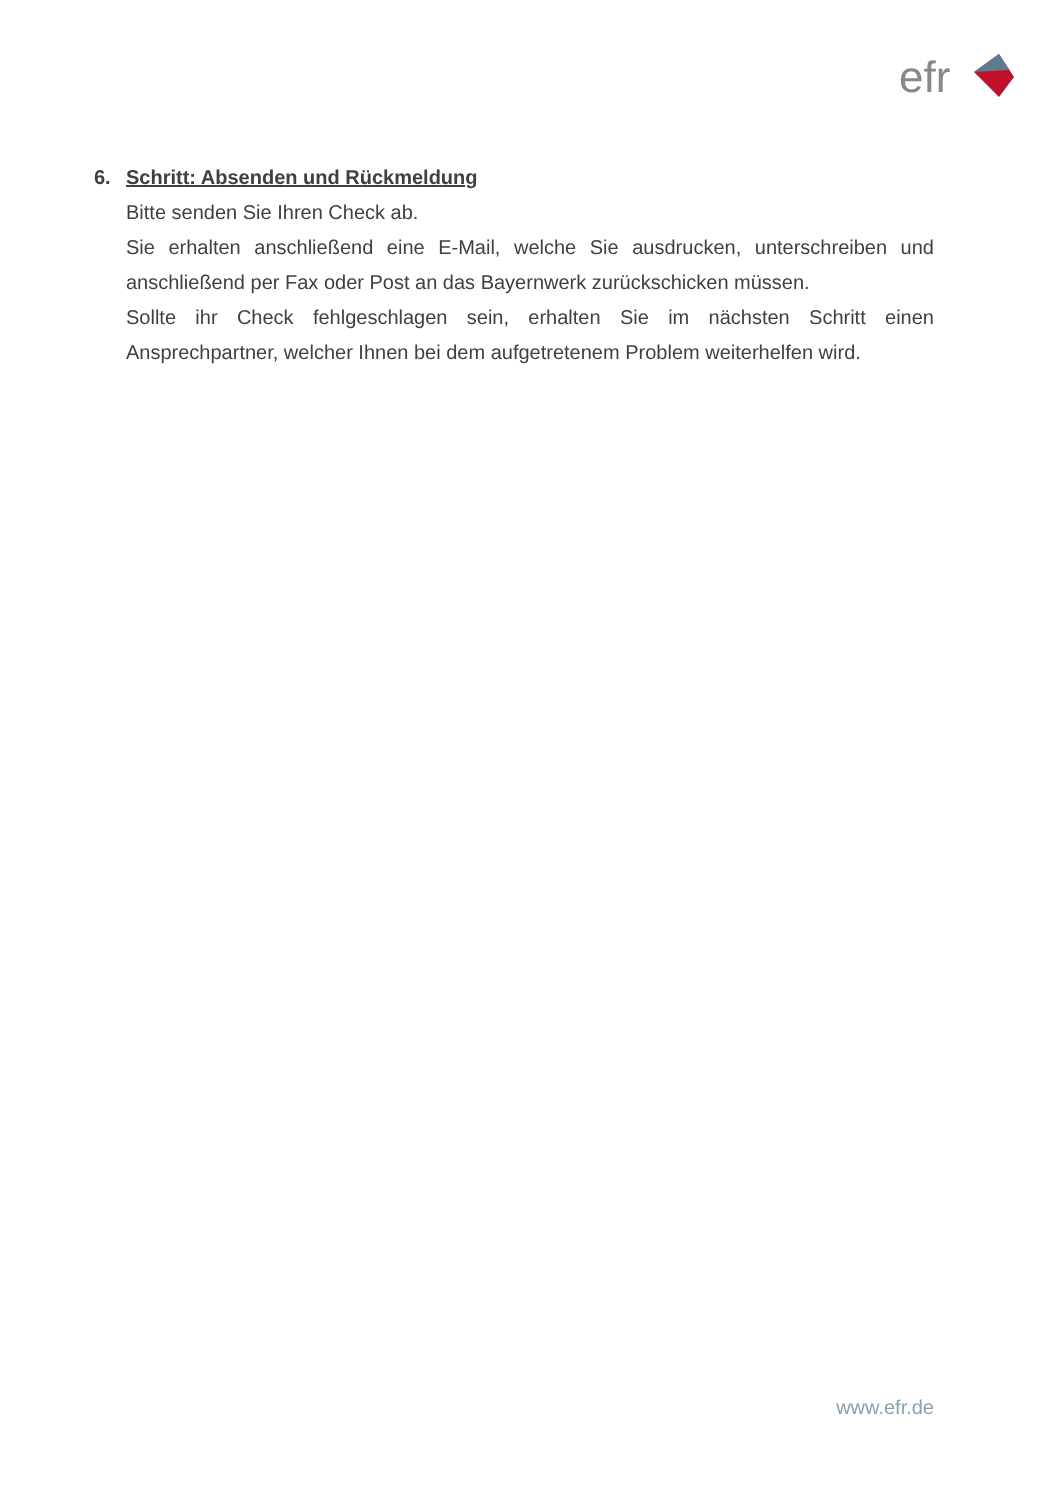efr
6. Schritt: Absenden und Rückmeldung
Bitte senden Sie Ihren Check ab.
Sie erhalten anschließend eine E-Mail, welche Sie ausdrucken, unterschreiben und anschließend per Fax oder Post an das Bayernwerk zurückschicken müssen.
Sollte ihr Check fehlgeschlagen sein, erhalten Sie im nächsten Schritt einen Ansprechpartner, welcher Ihnen bei dem aufgetretenem Problem weiterhelfen wird.
www.efr.de